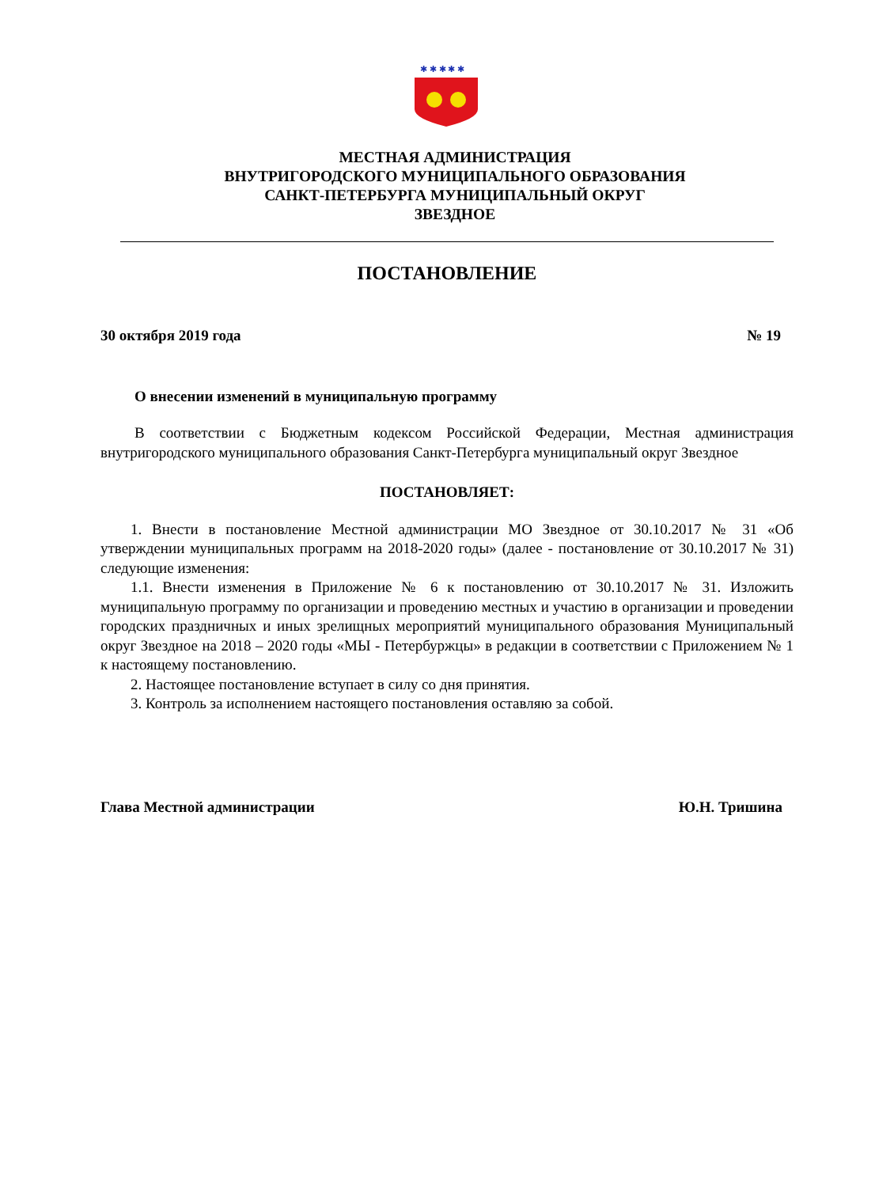✱ ✱ ✱ ✱ ✱
МЕСТНАЯ АДМИНИСТРАЦИЯ
ВНУТРИГОРОДСКОГО МУНИЦИПАЛЬНОГО ОБРАЗОВАНИЯ
САНКТ-ПЕТЕРБУРГА МУНИЦИПАЛЬНЫЙ ОКРУГ
ЗВЕЗДНОЕ
ПОСТАНОВЛЕНИЕ
30 октября 2019 года № 19
О внесении изменений в муниципальную программу
В соответствии с Бюджетным кодексом Российской Федерации, Местная администрация внутригородского муниципального образования Санкт-Петербурга муниципальный округ Звездное
ПОСТАНОВЛЯЕТ:
1. Внести в постановление Местной администрации МО Звездное от 30.10.2017 № 31 «Об утверждении муниципальных программ на 2018-2020 годы» (далее - постановление от 30.10.2017 № 31) следующие изменения:
1.1. Внести изменения в Приложение № 6 к постановлению от 30.10.2017 № 31. Изложить муниципальную программу по организации и проведению местных и участию в организации и проведении городских праздничных и иных зрелищных мероприятий муниципального образования Муниципальный округ Звездное на 2018 – 2020 годы «МЫ - Петербуржцы» в редакции в соответствии с Приложением № 1 к настоящему постановлению.
2. Настоящее постановление вступает в силу со дня принятия.
3. Контроль за исполнением настоящего постановления оставляю за собой.
Глава Местной администрации Ю.Н. Тришина